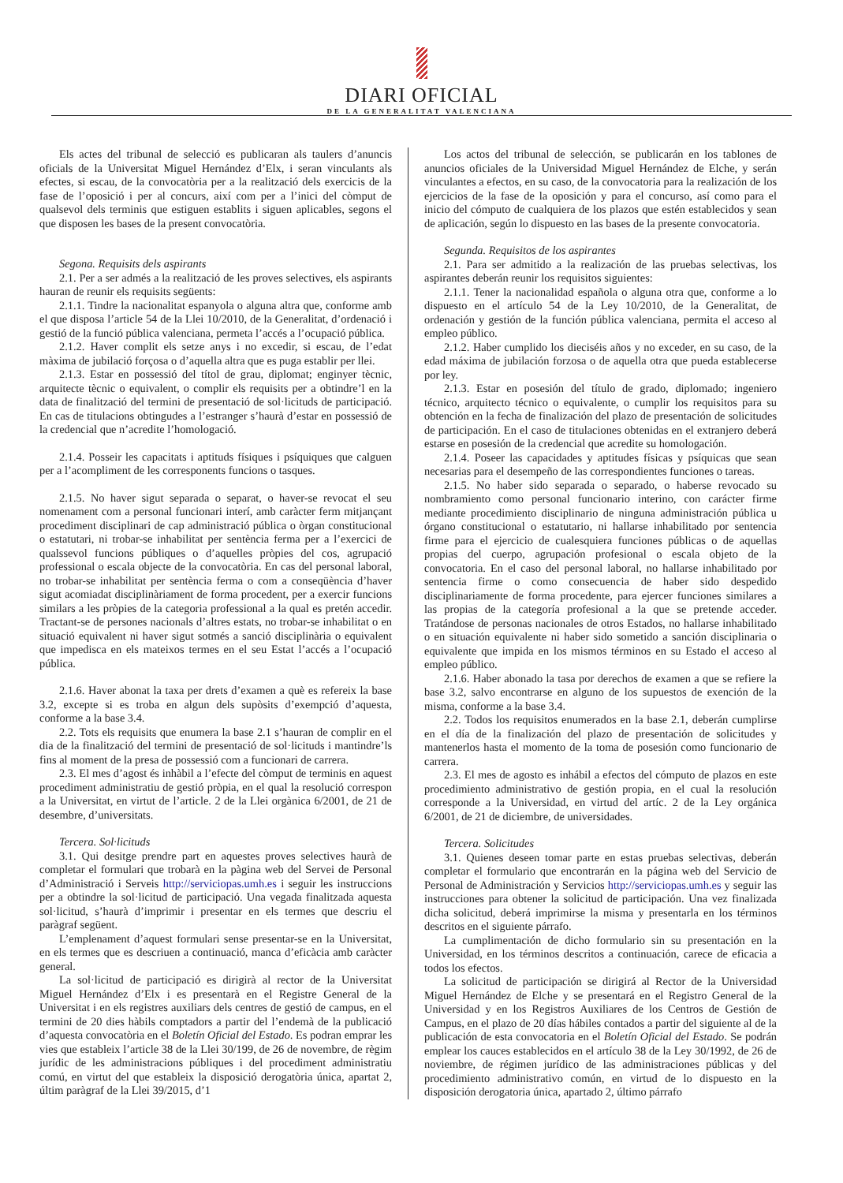DIARI OFICIAL
DE LA GENERALITAT VALENCIANA
Els actes del tribunal de selecció es publicaran als taulers d’anuncis oficials de la Universitat Miguel Hernández d’Elx, i seran vinculants als efectes, si escau, de la convocatòria per a la realització dels exercicis de la fase de l’oposició i per al concurs, així com per a l’inici del còmput de qualsevol dels terminis que estiguen establits i siguen aplicables, segons el que disposen les bases de la present convocatòria.
Segona. Requisits dels aspirants
2.1. Per a ser admés a la realització de les proves selectives, els aspirants hauran de reunir els requisits següents:
2.1.1. Tindre la nacionalitat espanyola o alguna altra que, conforme amb el que disposa l’article 54 de la Llei 10/2010, de la Generalitat, d’ordenació i gestió de la funció pública valenciana, permeta l’accés a l’ocupació pública.
2.1.2. Haver complit els setze anys i no excedir, si escau, de l’edat màxima de jubilació forçosa o d’aquella altra que es puga establir per llei.
2.1.3. Estar en possessió del títol de grau, diplomat; enginyer tècnic, arquitecte tècnic o equivalent, o complir els requisits per a obtindre’l en la data de finalització del termini de presentació de sol·licituds de participació. En cas de titulacions obtingudes a l’estranger s’haurà d’estar en possessió de la credencial que n’acredite l’homologació.
2.1.4. Posseir les capacitats i aptituds físiques i psíquiques que calguen per a l’acompliment de les corresponents funcions o tasques.
2.1.5. No haver sigut separada o separat, o haver-se revocat el seu nomenament com a personal funcionari interí, amb caràcter ferm mitjançant procediment disciplinari de cap administració pública o òrgan constitucional o estatutari, ni trobar-se inhabilitat per sentència ferma per a l’exercici de qualssevol funcions públiques o d’aquelles pròpies del cos, agrupació professional o escala objecte de la convocatòria. En cas del personal laboral, no trobar-se inhabilitat per sentència ferma o com a conseqüència d’haver sigut acomiadat disciplinàriament de forma procedent, per a exercir funcions similars a les pròpies de la categoria professional a la qual es pretén accedir. Tractant-se de persones nacionals d’altres estats, no trobar-se inhabilitat o en situació equivalent ni haver sigut sotmés a sanció disciplinària o equivalent que impedisca en els mateixos termes en el seu Estat l’accés a l’ocupació pública.
2.1.6. Haver abonat la taxa per drets d’examen a què es refereix la base 3.2, excepte si es troba en algun dels supòsits d’exempció d’aquesta, conforme a la base 3.4.
2.2. Tots els requisits que enumera la base 2.1 s’hauran de complir en el dia de la finalització del termini de presentació de sol·licituds i mantindre’ls fins al moment de la presa de possessió com a funcionari de carrera.
2.3. El mes d’agost és inhàbil a l’efecte del còmput de terminis en aquest procediment administratiu de gestió pròpia, en el qual la resolució correspon a la Universitat, en virtut de l’article. 2 de la Llei orgànica 6/2001, de 21 de desembre, d’universitats.
Tercera. Sol·licituds
3.1. Qui desitge prendre part en aquestes proves selectives haurà de completar el formulari que trobarà en la pàgina web del Servei de Personal d’Administració i Serveis http://serviciopas.umh.es i seguir les instruccions per a obtindre la sol·licitud de participació. Una vegada finalitzada aquesta sol·licitud, s’haurà d’imprimir i presentar en els termes que descriu el paràgraf següent.
L’emplenament d’aquest formulari sense presentar-se en la Universitat, en els termes que es descriuen a continuació, manca d’eficàcia amb caràcter general.
La sol·licitud de participació es dirigirà al rector de la Universitat Miguel Hernández d’Elx i es presentarà en el Registre General de la Universitat i en els registres auxiliars dels centres de gestió de campus, en el termini de 20 dies hàbils comptadors a partir del l’endemà de la publicació d’aquesta convocatòria en el Boletín Oficial del Estado. Es podran emprar les vies que estableix l’article 38 de la Llei 30/199, de 26 de novembre, de règim jurídic de les administracions públiques i del procediment administratiu comú, en virtut del que estableix la disposició derogatòria única, apartat 2, últim paràgraf de la Llei 39/2015, d’1
Los actos del tribunal de selección, se publicarán en los tablones de anuncios oficiales de la Universidad Miguel Hernández de Elche, y serán vinculantes a efectos, en su caso, de la convocatoria para la realización de los ejercicios de la fase de la oposición y para el concurso, así como para el inicio del cómputo de cualquiera de los plazos que estén establecidos y sean de aplicación, según lo dispuesto en las bases de la presente convocatoria.
Segunda. Requisitos de los aspirantes
2.1. Para ser admitido a la realización de las pruebas selectivas, los aspirantes deberán reunir los requisitos siguientes:
2.1.1. Tener la nacionalidad española o alguna otra que, conforme a lo dispuesto en el artículo 54 de la Ley 10/2010, de la Generalitat, de ordenación y gestión de la función pública valenciana, permita el acceso al empleo público.
2.1.2. Haber cumplido los dieciséis años y no exceder, en su caso, de la edad máxima de jubilación forzosa o de aquella otra que pueda establecerse por ley.
2.1.3. Estar en posesión del título de grado, diplomado; ingeniero técnico, arquitecto técnico o equivalente, o cumplir los requisitos para su obtención en la fecha de finalización del plazo de presentación de solicitudes de participación. En el caso de titulaciones obtenidas en el extranjero deberá estarse en posesión de la credencial que acredite su homologación.
2.1.4. Poseer las capacidades y aptitudes físicas y psíquicas que sean necesarias para el desempeño de las correspondientes funciones o tareas.
2.1.5. No haber sido separada o separado, o haberse revocado su nombramiento como personal funcionario interino, con carácter firme mediante procedimiento disciplinario de ninguna administración pública u órgano constitucional o estatutario, ni hallarse inhabilitado por sentencia firme para el ejercicio de cualesquiera funciones públicas o de aquellas propias del cuerpo, agrupación profesional o escala objeto de la convocatoria. En el caso del personal laboral, no hallarse inhabilitado por sentencia firme o como consecuencia de haber sido despedido disciplinariamente de forma procedente, para ejercer funciones similares a las propias de la categoría profesional a la que se pretende acceder. Tratándose de personas nacionales de otros Estados, no hallarse inhabilitado o en situación equivalente ni haber sido sometido a sanción disciplinaria o equivalente que impida en los mismos términos en su Estado el acceso al empleo público.
2.1.6. Haber abonado la tasa por derechos de examen a que se refiere la base 3.2, salvo encontrarse en alguno de los supuestos de exención de la misma, conforme a la base 3.4.
2.2. Todos los requisitos enumerados en la base 2.1, deberán cumplirse en el día de la finalización del plazo de presentación de solicitudes y mantenerlos hasta el momento de la toma de posesión como funcionario de carrera.
2.3. El mes de agosto es inhábil a efectos del cómputo de plazos en este procedimiento administrativo de gestión propia, en el cual la resolución corresponde a la Universidad, en virtud del artíc. 2 de la Ley orgánica 6/2001, de 21 de diciembre, de universidades.
Tercera. Solicitudes
3.1. Quienes deseen tomar parte en estas pruebas selectivas, deberán completar el formulario que encontrarán en la página web del Servicio de Personal de Administración y Servicios http://serviciopas.umh.es y seguir las instrucciones para obtener la solicitud de participación. Una vez finalizada dicha solicitud, deberá imprimirse la misma y presentarla en los términos descritos en el siguiente párrafo.
La cumplimentación de dicho formulario sin su presentación en la Universidad, en los términos descritos a continuación, carece de eficacia a todos los efectos.
La solicitud de participación se dirigirá al Rector de la Universidad Miguel Hernández de Elche y se presentará en el Registro General de la Universidad y en los Registros Auxiliares de los Centros de Gestión de Campus, en el plazo de 20 días hábiles contados a partir del siguiente al de la publicación de esta convocatoria en el Boletín Oficial del Estado. Se podrán emplear los cauces establecidos en el artículo 38 de la Ley 30/1992, de 26 de noviembre, de régimen jurídico de las administraciones públicas y del procedimiento administrativo común, en virtud de lo dispuesto en la disposición derogatoria única, apartado 2, último párrafo